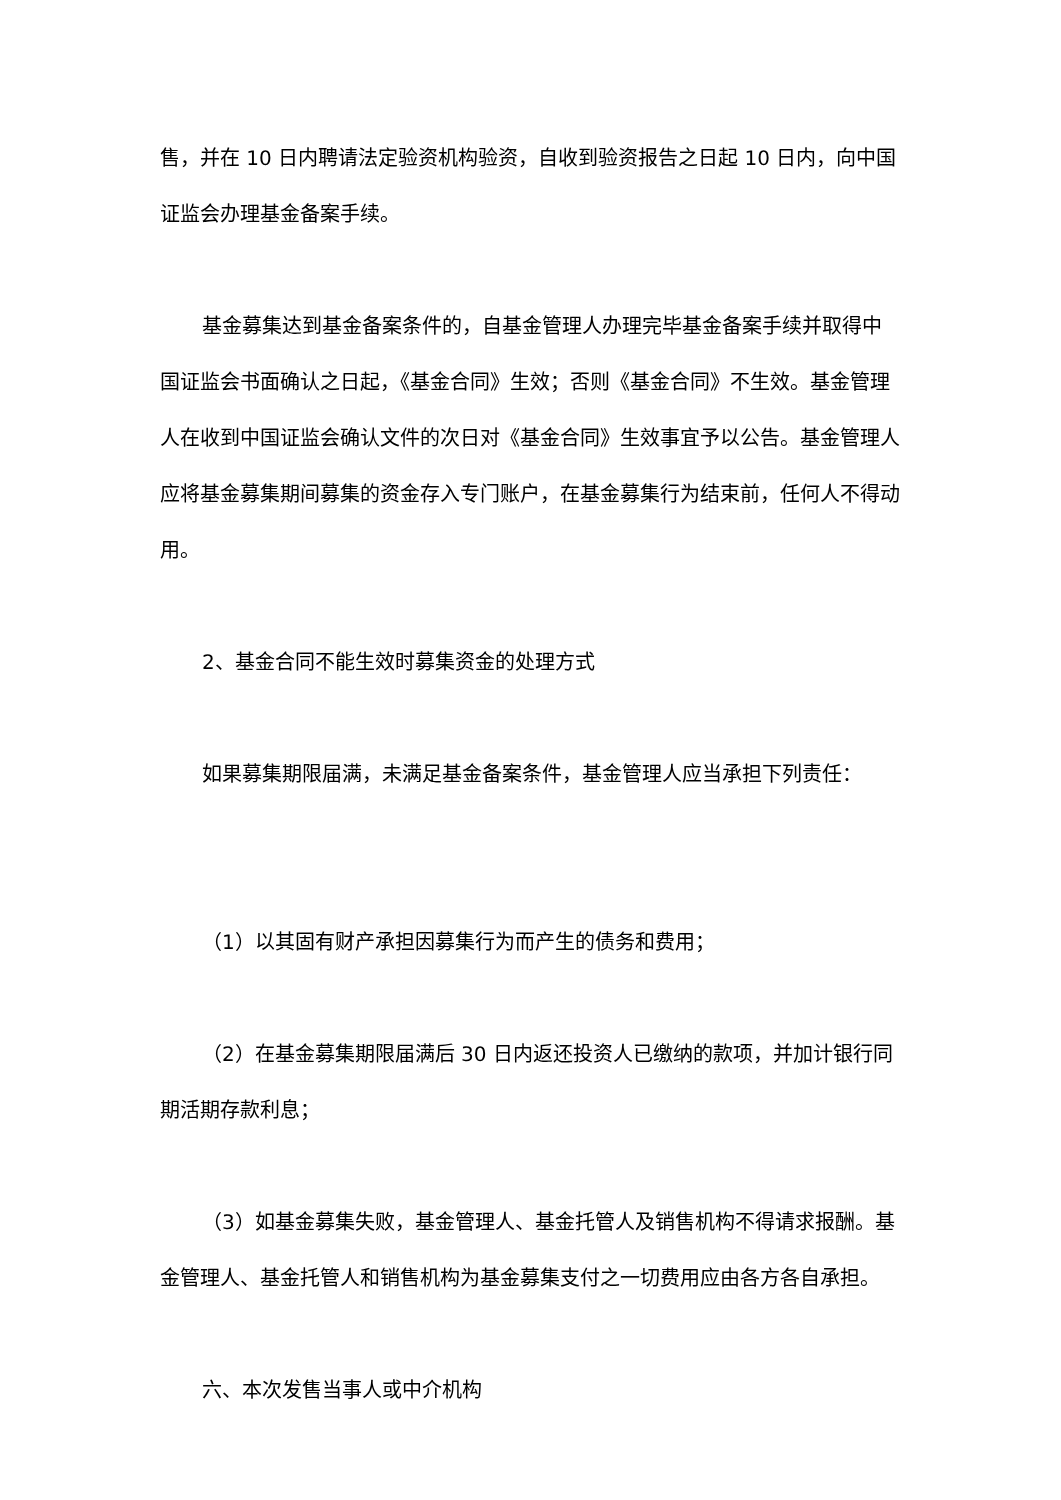售，并在 10 日内聘请法定验资机构验资，自收到验资报告之日起 10 日内，向中国证监会办理基金备案手续。
基金募集达到基金备案条件的，自基金管理人办理完毕基金备案手续并取得中国证监会书面确认之日起，《基金合同》生效；否则《基金合同》不生效。基金管理人在收到中国证监会确认文件的次日对《基金合同》生效事宜予以公告。基金管理人应将基金募集期间募集的资金存入专门账户，在基金募集行为结束前，任何人不得动用。
2、基金合同不能生效时募集资金的处理方式
如果募集期限届满，未满足基金备案条件，基金管理人应当承担下列责任：
（1）以其固有财产承担因募集行为而产生的债务和费用；
（2）在基金募集期限届满后 30 日内返还投资人已缴纳的款项，并加计银行同期活期存款利息；
（3）如基金募集失败，基金管理人、基金托管人及销售机构不得请求报酬。基金管理人、基金托管人和销售机构为基金募集支付之一切费用应由各方各自承担。
六、本次发售当事人或中介机构